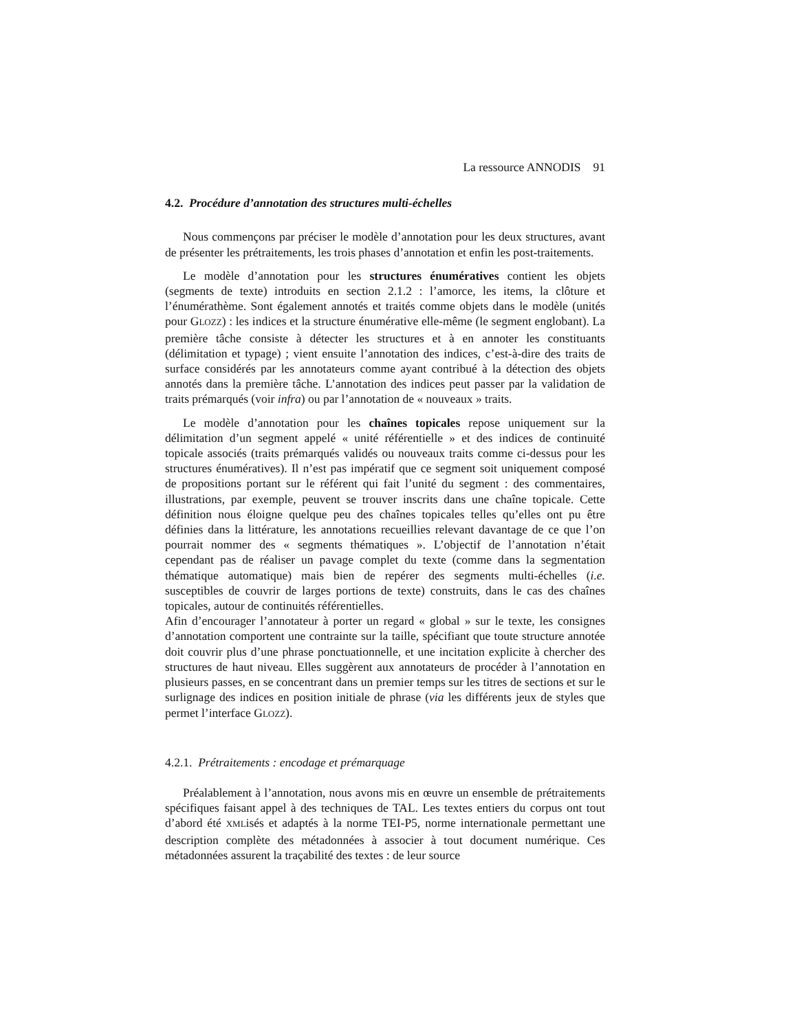La ressource ANNODIS 91
4.2. Procédure d’annotation des structures multi-échelles
Nous commençons par préciser le modèle d’annotation pour les deux structures, avant de présenter les prétraitements, les trois phases d’annotation et enfin les post-traitements.
Le modèle d’annotation pour les structures énumératives contient les objets (segments de texte) introduits en section 2.1.2 : l’amorce, les items, la clôture et l’énumérathème. Sont également annotés et traités comme objets dans le modèle (unités pour GLOZZ) : les indices et la structure énumérative elle-même (le segment englobant). La première tâche consiste à détecter les structures et à en annoter les constituants (délimitation et typage) ; vient ensuite l’annotation des indices, c’est-à-dire des traits de surface considérés par les annotateurs comme ayant contribué à la détection des objets annotés dans la première tâche. L’annotation des indices peut passer par la validation de traits prémarqués (voir infra) ou par l’annotation de « nouveaux » traits.
Le modèle d’annotation pour les chaînes topicales repose uniquement sur la délimitation d’un segment appelé « unité référentielle » et des indices de continuité topicale associés (traits prémarqués validés ou nouveaux traits comme ci-dessus pour les structures énumératives). Il n’est pas impératif que ce segment soit uniquement composé de propositions portant sur le référent qui fait l’unité du segment : des commentaires, illustrations, par exemple, peuvent se trouver inscrits dans une chaîne topicale. Cette définition nous éloigne quelque peu des chaînes topicales telles qu’elles ont pu être définies dans la littérature, les annotations recueillies relevant davantage de ce que l’on pourrait nommer des « segments thématiques ». L’objectif de l’annotation n’était cependant pas de réaliser un pavage complet du texte (comme dans la segmentation thématique automatique) mais bien de repérer des segments multi-échelles (i.e. susceptibles de couvrir de larges portions de texte) construits, dans le cas des chaînes topicales, autour de continuités référentielles.
Afin d’encourager l’annotateur à porter un regard « global » sur le texte, les consignes d’annotation comportent une contrainte sur la taille, spécifiant que toute structure annotée doit couvrir plus d’une phrase ponctuationnelle, et une incitation explicite à chercher des structures de haut niveau. Elles suggèrent aux annotateurs de procéder à l’annotation en plusieurs passes, en se concentrant dans un premier temps sur les titres de sections et sur le surlignage des indices en position initiale de phrase (via les différents jeux de styles que permet l’interface GLOZZ).
4.2.1. Prétraitements : encodage et prémarquage
Préalablement à l’annotation, nous avons mis en œuvre un ensemble de prétraitements spécifiques faisant appel à des techniques de TAL. Les textes entiers du corpus ont tout d’abord été XMLisés et adaptés à la norme TEI-P5, norme internationale permettant une description complète des métadonnées à associer à tout document numérique. Ces métadonnées assurent la traçabilité des textes : de leur source